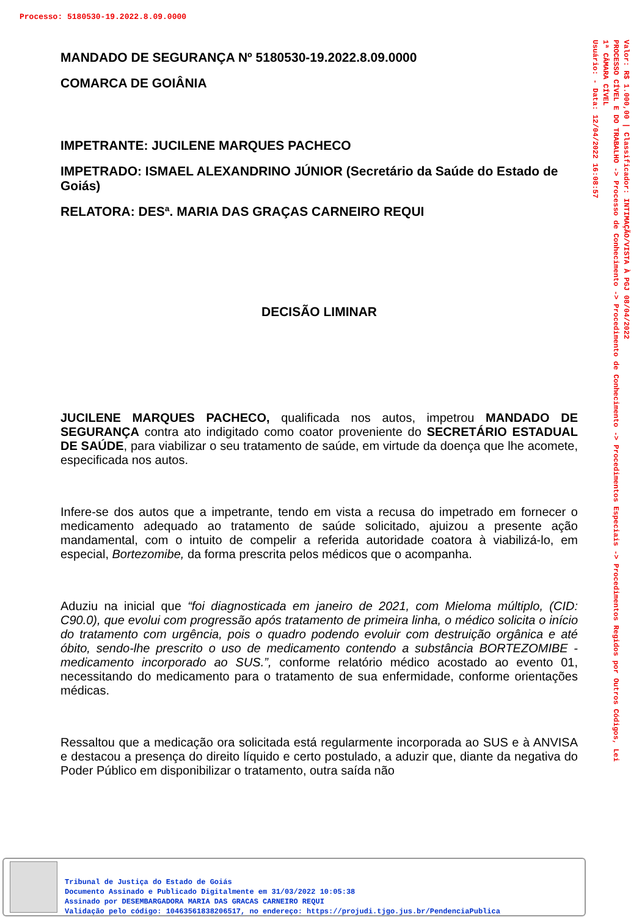Processo: 5180530-19.2022.8.09.0000
Valor: R$ 1.000,00 | Classificador: INTIMAÇÃO/VISTA À PGJ 08/04/2022
PROCESSO CÍVEL E DO TRABALHO -> Processo de Conhecimento -> Procedimento de Conhecimento -> Procedimentos Especiais -> Procedimentos Regidos por Outros Códigos, Lei
1ª CÂMARA CÍVEL
Usuário: - Data: 12/04/2022 16:08:57
MANDADO DE SEGURANÇA Nº 5180530-19.2022.8.09.0000
COMARCA DE GOIÂNIA
IMPETRANTE: JUCILENE MARQUES PACHECO
IMPETRADO: ISMAEL ALEXANDRINO JÚNIOR (Secretário da Saúde do Estado de Goiás)
RELATORA: DESª. MARIA DAS GRAÇAS CARNEIRO REQUI
DECISÃO LIMINAR
JUCILENE MARQUES PACHECO, qualificada nos autos, impetrou MANDADO DE SEGURANÇA contra ato indigitado como coator proveniente do SECRETÁRIO ESTADUAL DE SAÚDE, para viabilizar o seu tratamento de saúde, em virtude da doença que lhe acomete, especificada nos autos.
Infere-se dos autos que a impetrante, tendo em vista a recusa do impetrado em fornecer o medicamento adequado ao tratamento de saúde solicitado, ajuizou a presente ação mandamental, com o intuito de compelir a referida autoridade coatora à viabilizá-lo, em especial, Bortezomibe, da forma prescrita pelos médicos que o acompanha.
Aduziu na inicial que “foi diagnosticada em janeiro de 2021, com Mieloma múltiplo, (CID: C90.0), que evolui com progressão após tratamento de primeira linha, o médico solicita o início do tratamento com urgência, pois o quadro podendo evoluir com destruição orgânica e até óbito, sendo-lhe prescrito o uso de medicamento contendo a substância BORTEZOMIBE - medicamento incorporado ao SUS.”, conforme relatório médico acostado ao evento 01, necessitando do medicamento para o tratamento de sua enfermidade, conforme orientações médicas.
Ressaltou que a medicação ora solicitada está regularmente incorporada ao SUS e à ANVISA e destacou a presença do direito líquido e certo postulado, a aduzir que, diante da negativa do Poder Público em disponibilizar o tratamento, outra saída não
Tribunal de Justiça do Estado de Goiás
Documento Assinado e Publicado Digitalmente em 31/03/2022 10:05:38
Assinado por DESEMBARGADORA MARIA DAS GRACAS CARNEIRO REQUI
Validação pelo código: 10463561838206517, no endereço: https://projudi.tjgo.jus.br/PendenciaPublica